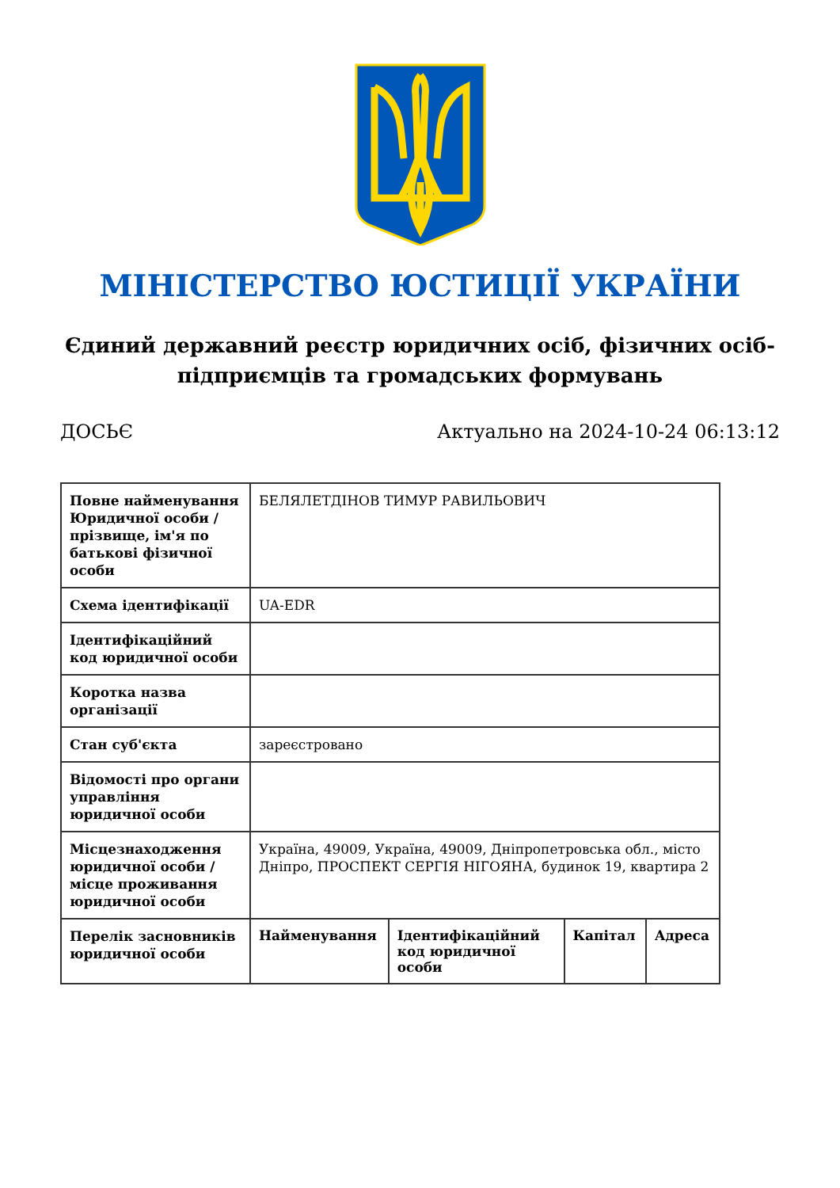МІНІСТЕРСТВО ЮСТИЦІЇ УКРАЇНИ
Єдиний державний реєстр юридичних осіб, фізичних осіб-підприємців та громадських формувань
ДОСЬЄ Актуально на 2024-10-24 06:13:12
| Повне найменування Юридичної особи / прізвище, ім'я по батькові фізичної особи | БЕЛЯЛЕТДІНОВ ТИМУР РАВИЛЬОВИЧ | | | |
| Схема ідентифікації | UA-EDR | | | |
| Ідентифікаційний код юридичної особи | | | | |
| Коротка назва організації | | | | |
| Стан суб'єкта | зареєстровано | | | |
| Відомості про органи управління юридичної особи | | | | |
| Місцезнаходження юридичної особи / місце проживання юридичної особи | Україна, 49009, Україна, 49009, Дніпропетровська обл., місто Дніпро, ПРОСПЕКТ СЕРГІЯ НІГОЯНА, будинок 19, квартира 2 | | | |
| Перелік засновників юридичної особи | Найменування | Ідентифікаційний код юридичної особи | Капітал | Адреса |